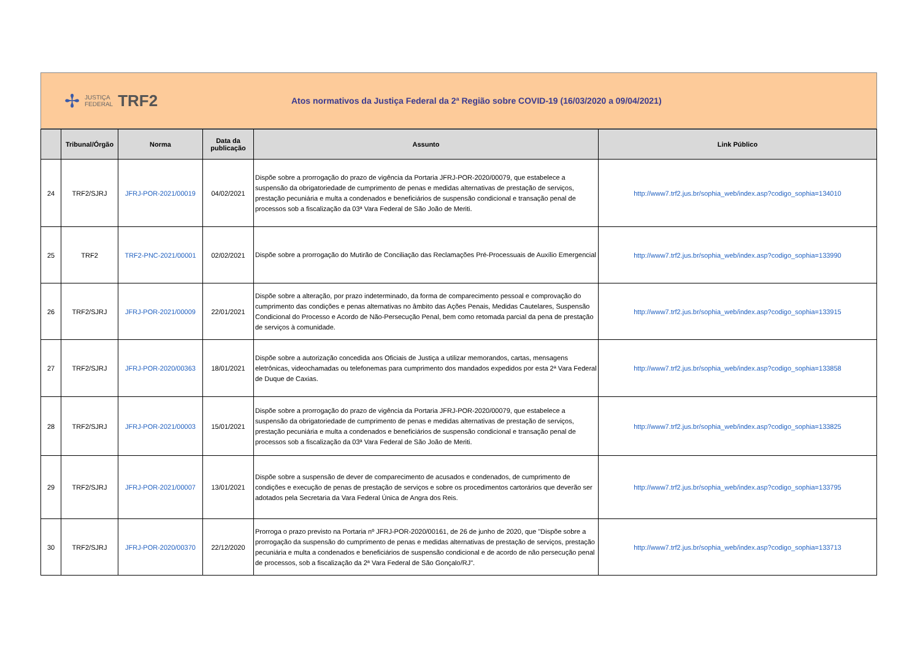✢ JUSTIÇA
FEDERAL TRF2
Atos normativos da Justiça Federal da 2ª Região sobre COVID-19 (16/03/2020 a 09/04/2021)
| | Tribunal/Órgão | Norma | Data da publicação | Assunto | Link Público |
| --- | --- | --- | --- | --- | --- |
| 24 | TRF2/SJRJ | JFRJ-POR-2021/00019 | 04/02/2021 | Dispõe sobre a prorrogação do prazo de vigência da Portaria JFRJ-POR-2020/00079, que estabelece a suspensão da obrigatoriedade de cumprimento de penas e medidas alternativas de prestação de serviços, prestação pecuniária e multa a condenados e beneficiários de suspensão condicional e transação penal de processos sob a fiscalização da 03ª Vara Federal de São João de Meriti. | http://www7.trf2.jus.br/sophia_web/index.asp?codigo_sophia=134010 |
| 25 | TRF2 | TRF2-PNC-2021/00001 | 02/02/2021 | Dispõe sobre a prorrogação do Mutirão de Conciliação das Reclamações Pré-Processuais de Auxílio Emergencial | http://www7.trf2.jus.br/sophia_web/index.asp?codigo_sophia=133990 |
| 26 | TRF2/SJRJ | JFRJ-POR-2021/00009 | 22/01/2021 | Dispõe sobre a alteração, por prazo indeterminado, da forma de comparecimento pessoal e comprovação do cumprimento das condições e penas alternativas no âmbito das Ações Penais, Medidas Cautelares, Suspensão Condicional do Processo e Acordo de Não-Persecução Penal, bem como retomada parcial da pena de prestação de serviços à comunidade. | http://www7.trf2.jus.br/sophia_web/index.asp?codigo_sophia=133915 |
| 27 | TRF2/SJRJ | JFRJ-POR-2020/00363 | 18/01/2021 | Dispõe sobre a autorização concedida aos Oficiais de Justiça a utilizar memorandos, cartas, mensagens eletrônicas, videochamadas ou telefonemas para cumprimento dos mandados expedidos por esta 2ª Vara Federal de Duque de Caxias. | http://www7.trf2.jus.br/sophia_web/index.asp?codigo_sophia=133858 |
| 28 | TRF2/SJRJ | JFRJ-POR-2021/00003 | 15/01/2021 | Dispõe sobre a prorrogação do prazo de vigência da Portaria JFRJ-POR-2020/00079, que estabelece a suspensão da obrigatoriedade de cumprimento de penas e medidas alternativas de prestação de serviços, prestação pecuniária e multa a condenados e beneficiários de suspensão condicional e transação penal de processos sob a fiscalização da 03ª Vara Federal de São João de Meriti. | http://www7.trf2.jus.br/sophia_web/index.asp?codigo_sophia=133825 |
| 29 | TRF2/SJRJ | JFRJ-POR-2021/00007 | 13/01/2021 | Dispõe sobre a suspensão de dever de comparecimento de acusados e condenados, de cumprimento de condições e execução de penas de prestação de serviços e sobre os procedimentos cartorários que deverão ser adotados pela Secretaria da Vara Federal Única de Angra dos Reis. | http://www7.trf2.jus.br/sophia_web/index.asp?codigo_sophia=133795 |
| 30 | TRF2/SJRJ | JFRJ-POR-2020/00370 | 22/12/2020 | Prorroga o prazo previsto na Portaria nº JFRJ-POR-2020/00161, de 26 de junho de 2020, que "Dispõe sobre a prorrogação da suspensão do cumprimento de penas e medidas alternativas de prestação de serviços, prestação pecuniária e multa a condenados e beneficiários de suspensão condicional e de acordo de não persecução penal de processos, sob a fiscalização da 2ª Vara Federal de São Gonçalo/RJ". | http://www7.trf2.jus.br/sophia_web/index.asp?codigo_sophia=133713 |